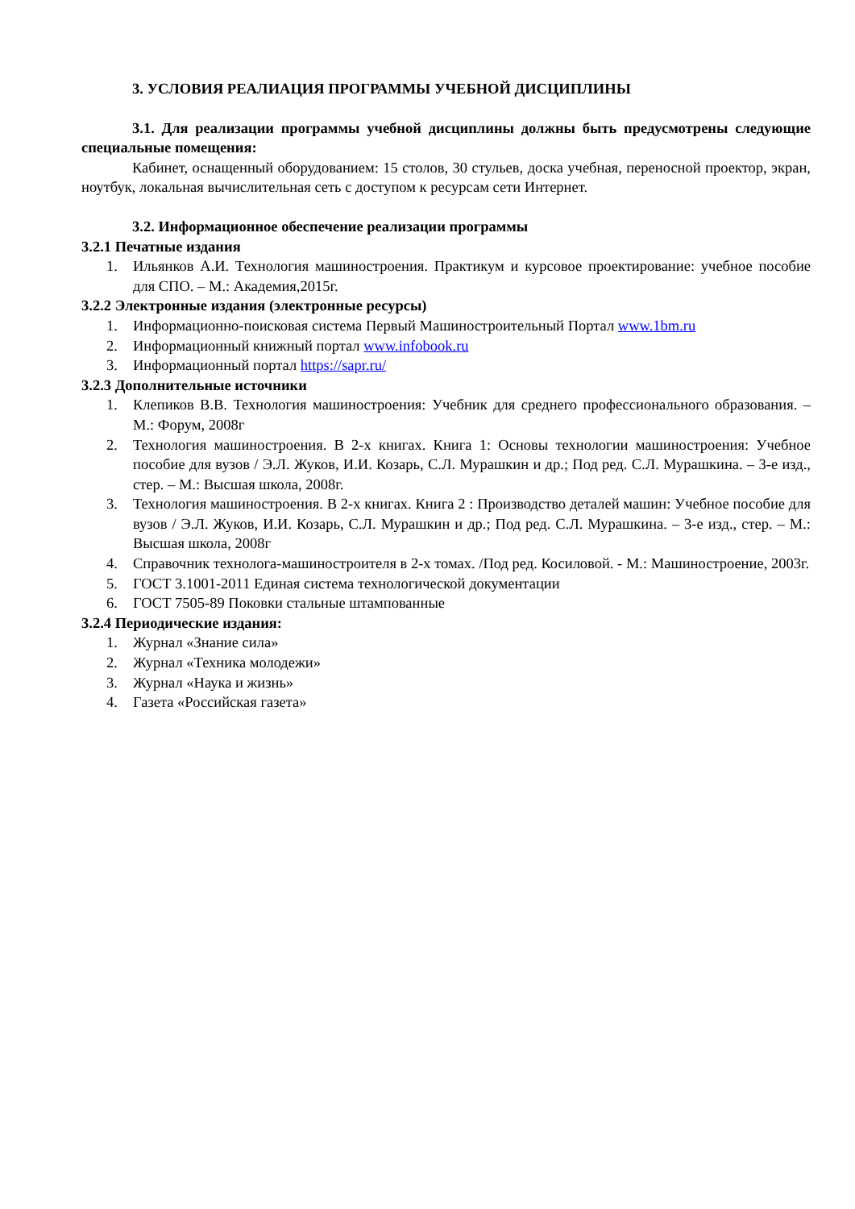3. УСЛОВИЯ РЕАЛИАЦИЯ ПРОГРАММЫ УЧЕБНОЙ ДИСЦИПЛИНЫ
3.1. Для реализации программы учебной дисциплины должны быть предусмотрены следующие специальные помещения:
Кабинет, оснащенный оборудованием: 15 столов, 30 стульев, доска учебная, переносной проектор, экран, ноутбук, локальная вычислительная сеть с доступом к ресурсам сети Интернет.
3.2. Информационное обеспечение реализации программы
3.2.1 Печатные издания
1. Ильянков А.И. Технология машиностроения. Практикум и курсовое проектирование: учебное пособие для СПО. – М.: Академия,2015г.
3.2.2 Электронные издания (электронные ресурсы)
1. Информационно-поисковая система Первый Машиностроительный Портал www.1bm.ru
2. Информационный книжный портал www.infobook.ru
3. Информационный портал https://sapr.ru/
3.2.3 Дополнительные источники
1. Клепиков В.В. Технология машиностроения: Учебник для среднего профессионального образования. – М.: Форум, 2008г
2. Технология машиностроения. В 2-х книгах. Книга 1: Основы технологии машиностроения: Учебное пособие для вузов / Э.Л. Жуков, И.И. Козарь, С.Л. Мурашкин и др.; Под ред. С.Л. Мурашкина. – 3-е изд., стер. – М.: Высшая школа, 2008г.
3. Технология машиностроения. В 2-х книгах. Книга 2 : Производство деталей машин: Учебное пособие для вузов / Э.Л. Жуков, И.И. Козарь, С.Л. Мурашкин и др.; Под ред. С.Л. Мурашкина. – 3-е изд., стер. – М.: Высшая школа, 2008г
4. Справочник технолога-машиностроителя в 2-х томах. /Под ред. Косиловой. - М.: Машиностроение, 2003г.
5. ГОСТ 3.1001-2011 Единая система технологической документации
6. ГОСТ 7505-89 Поковки стальные штампованные
3.2.4 Периодические издания:
1. Журнал «Знание сила»
2. Журнал «Техника молодежи»
3. Журнал «Наука и жизнь»
4. Газета «Российская газета»